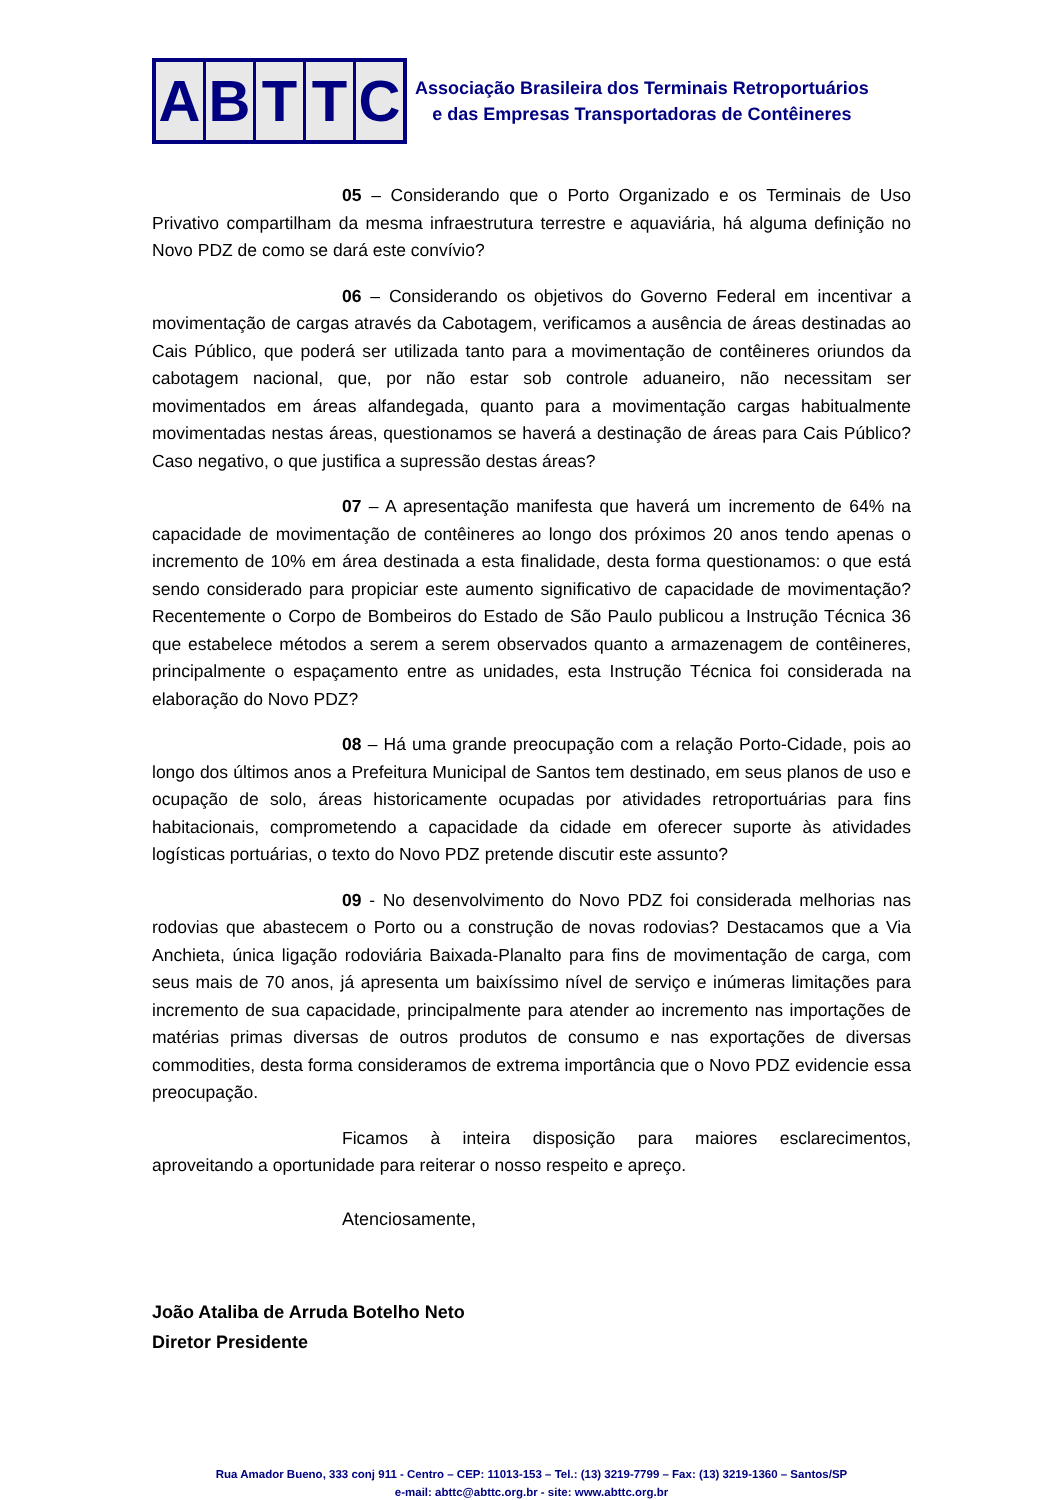ABTTC
Associação Brasileira dos Terminais Retroportuários
e das Empresas Transportadoras de Contêineres
05 – Considerando que o Porto Organizado e os Terminais de Uso Privativo compartilham da mesma infraestrutura terrestre e aquaviária, há alguma definição no Novo PDZ de como se dará este convívio?
06 – Considerando os objetivos do Governo Federal em incentivar a movimentação de cargas através da Cabotagem, verificamos a ausência de áreas destinadas ao Cais Público, que poderá ser utilizada tanto para a movimentação de contêineres oriundos da cabotagem nacional, que, por não estar sob controle aduaneiro, não necessitam ser movimentados em áreas alfandegada, quanto para a movimentação cargas habitualmente movimentadas nestas áreas, questionamos se haverá a destinação de áreas para Cais Público? Caso negativo, o que justifica a supressão destas áreas?
07 – A apresentação manifesta que haverá um incremento de 64% na capacidade de movimentação de contêineres ao longo dos próximos 20 anos tendo apenas o incremento de 10% em área destinada a esta finalidade, desta forma questionamos: o que está sendo considerado para propiciar este aumento significativo de capacidade de movimentação? Recentemente o Corpo de Bombeiros do Estado de São Paulo publicou a Instrução Técnica 36 que estabelece métodos a serem a serem observados quanto a armazenagem de contêineres, principalmente o espaçamento entre as unidades, esta Instrução Técnica foi considerada na elaboração do Novo PDZ?
08 – Há uma grande preocupação com a relação Porto-Cidade, pois ao longo dos últimos anos a Prefeitura Municipal de Santos tem destinado, em seus planos de uso e ocupação de solo, áreas historicamente ocupadas por atividades retroportuárias para fins habitacionais, comprometendo a capacidade da cidade em oferecer suporte às atividades logísticas portuárias, o texto do Novo PDZ pretende discutir este assunto?
09 - No desenvolvimento do Novo PDZ foi considerada melhorias nas rodovias que abastecem o Porto ou a construção de novas rodovias? Destacamos que a Via Anchieta, única ligação rodoviária Baixada-Planalto para fins de movimentação de carga, com seus mais de 70 anos, já apresenta um baixíssimo nível de serviço e inúmeras limitações para incremento de sua capacidade, principalmente para atender ao incremento nas importações de matérias primas diversas de outros produtos de consumo e nas exportações de diversas commodities, desta forma consideramos de extrema importância que o Novo PDZ evidencie essa preocupação.
Ficamos à inteira disposição para maiores esclarecimentos, aproveitando a oportunidade para reiterar o nosso respeito e apreço.
Atenciosamente,
João Ataliba de Arruda Botelho Neto
Diretor Presidente
Rua Amador Bueno, 333 conj 911 - Centro – CEP: 11013-153 – Tel.: (13) 3219-7799 – Fax: (13) 3219-1360 – Santos/SP
e-mail: abttc@abttc.org.br - site: www.abttc.org.br